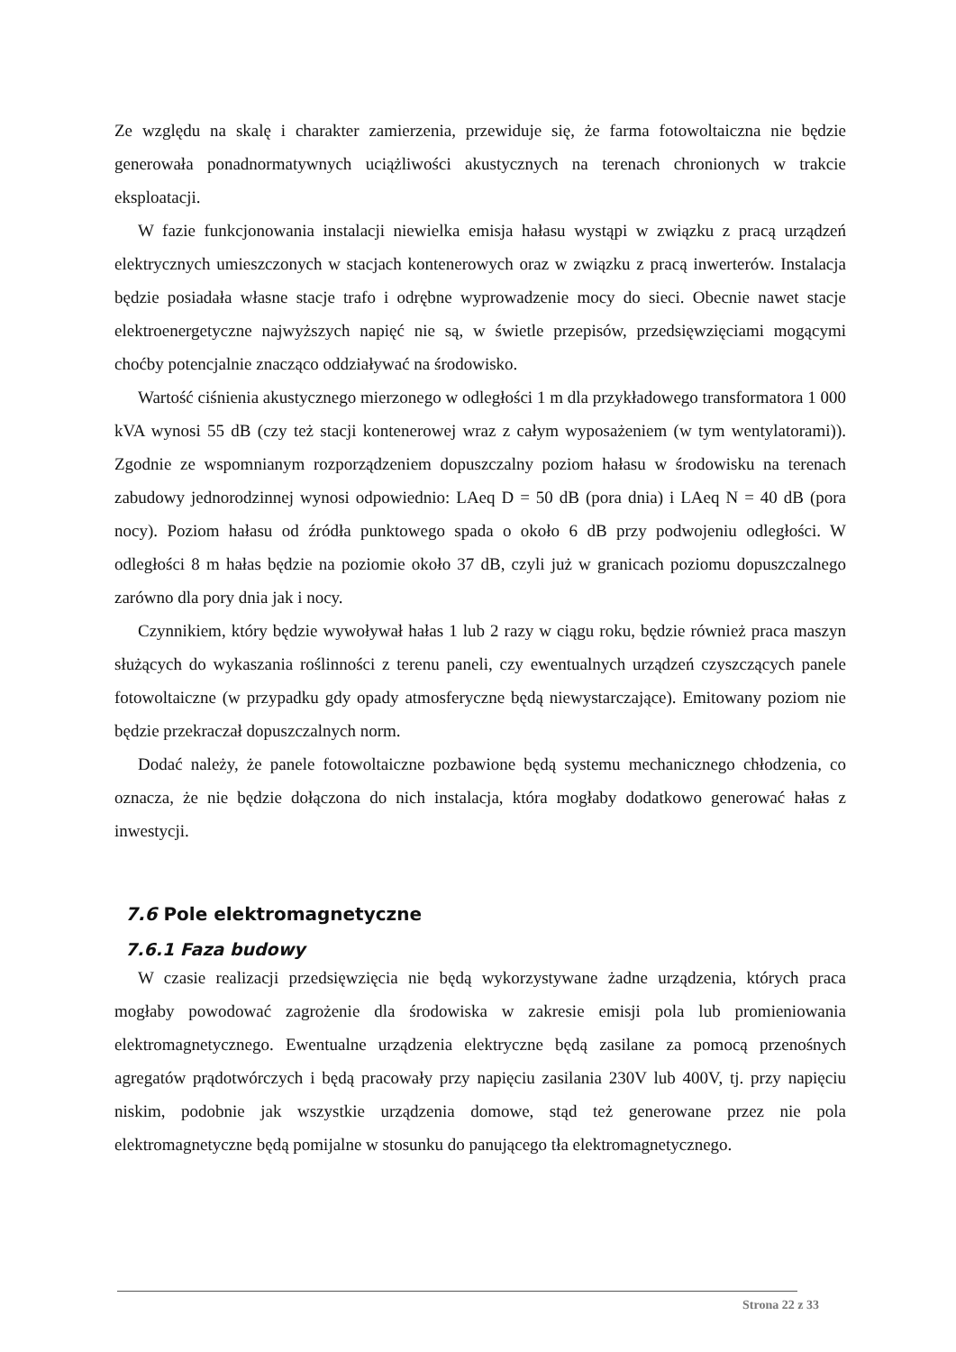Ze względu na skalę i charakter zamierzenia, przewiduje się, że farma fotowoltaiczna nie będzie generowała ponadnormatywnych uciążliwości akustycznych na terenach chronionych w trakcie eksploatacji.
W fazie funkcjonowania instalacji niewielka emisja hałasu wystąpi w związku z pracą urządzeń elektrycznych umieszczonych w stacjach kontenerowych oraz w związku z pracą inwerterów. Instalacja będzie posiadała własne stacje trafo i odrębne wyprowadzenie mocy do sieci. Obecnie nawet stacje elektroenergetyczne najwyższych napięć nie są, w świetle przepisów, przedsięwzięciami mogącymi choćby potencjalnie znacząco oddziaływać na środowisko.
Wartość ciśnienia akustycznego mierzonego w odległości 1 m dla przykładowego transformatora 1 000 kVA wynosi 55 dB (czy też stacji kontenerowej wraz z całym wyposażeniem (w tym wentylatorami)). Zgodnie ze wspomnianym rozporządzeniem dopuszczalny poziom hałasu w środowisku na terenach zabudowy jednorodzinnej wynosi odpowiednio: LAeq D = 50 dB (pora dnia) i LAeq N = 40 dB (pora nocy). Poziom hałasu od źródła punktowego spada o około 6 dB przy podwojeniu odległości. W odległości 8 m hałas będzie na poziomie około 37 dB, czyli już w granicach poziomu dopuszczalnego zarówno dla pory dnia jak i nocy.
Czynnikiem, który będzie wywoływał hałas 1 lub 2 razy w ciągu roku, będzie również praca maszyn służących do wykaszania roślinności z terenu paneli, czy ewentualnych urządzeń czyszczących panele fotowoltaiczne (w przypadku gdy opady atmosferyczne będą niewystarczające). Emitowany poziom nie będzie przekraczał dopuszczalnych norm.
Dodać należy, że panele fotowoltaiczne pozbawione będą systemu mechanicznego chłodzenia, co oznacza, że nie będzie dołączona do nich instalacja, która mogłaby dodatkowo generować hałas z inwestycji.
7.6 Pole elektromagnetyczne
7.6.1 Faza budowy
W czasie realizacji przedsięwzięcia nie będą wykorzystywane żadne urządzenia, których praca mogłaby powodować zagrożenie dla środowiska w zakresie emisji pola lub promieniowania elektromagnetycznego. Ewentualne urządzenia elektryczne będą zasilane za pomocą przenośnych agregatów prądotwórczych i będą pracowały przy napięciu zasilania 230V lub 400V, tj. przy napięciu niskim, podobnie jak wszystkie urządzenia domowe, stąd też generowane przez nie pola elektromagnetyczne będą pomijalne w stosunku do panującego tła elektromagnetycznego.
Strona 22 z 33